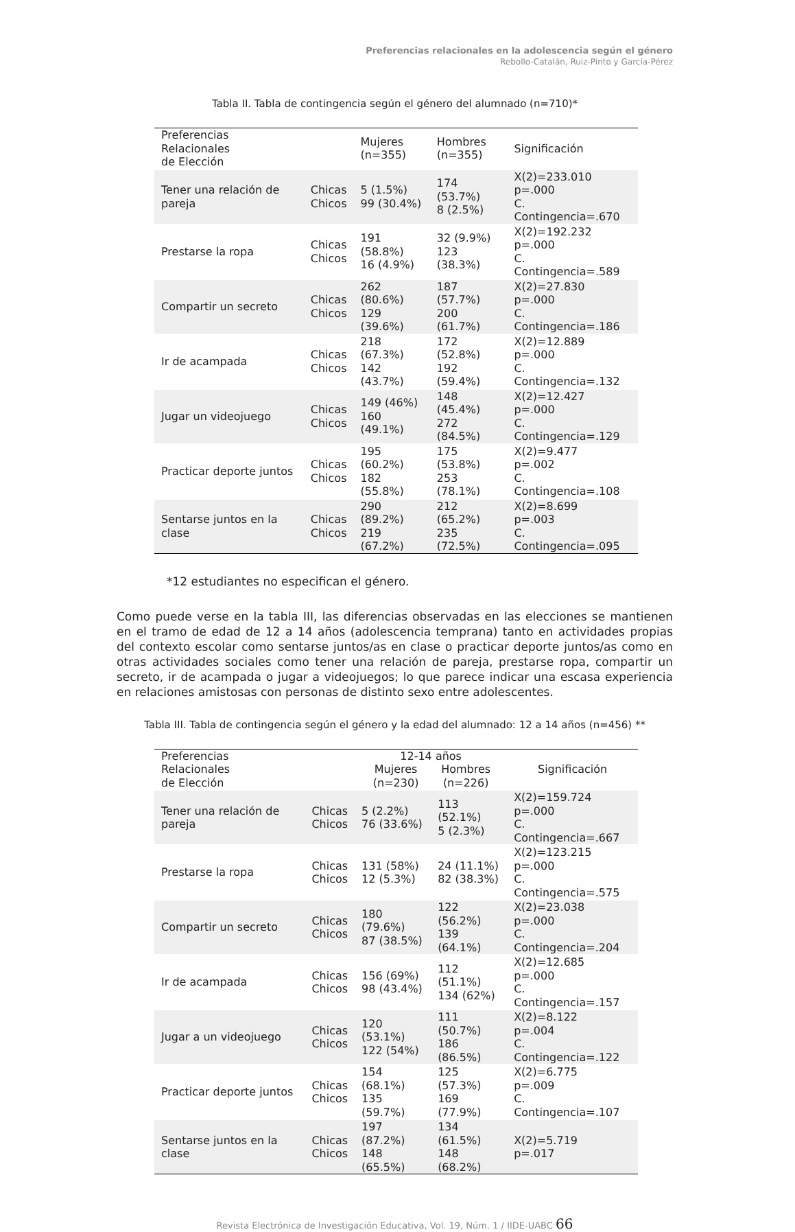Preferencias relacionales en la adolescencia según el género
Rebollo-Catalán, Ruiz-Pinto y García-Pérez
Tabla II. Tabla de contingencia según el género del alumnado (n=710)*
| Preferencias Relacionales de Elección | | Mujeres (n=355) | Hombres (n=355) | Significación |
| --- | --- | --- | --- | --- |
| Tener una relación de pareja | Chicas Chicos | 5 (1.5%) 99 (30.4%) | 174 (53.7%) 8 (2.5%) | X(2)=233.010 p=.000 C. Contingencia=.670 |
| Prestarse la ropa | Chicas Chicos | 191 (58.8%) 16 (4.9%) | 32 (9.9%) 123 (38.3%) | X(2)=192.232 p=.000 C. Contingencia=.589 |
| Compartir un secreto | Chicas Chicos | 262 (80.6%) 129 (39.6%) | 187 (57.7%) 200 (61.7%) | X(2)=27.830 p=.000 C. Contingencia=.186 |
| Ir de acampada | Chicas Chicos | 218 (67.3%) 142 (43.7%) | 172 (52.8%) 192 (59.4%) | X(2)=12.889 p=.000 C. Contingencia=.132 |
| Jugar un videojuego | Chicas Chicos | 149 (46%) 160 (49.1%) | 148 (45.4%) 272 (84.5%) | X(2)=12.427 p=.000 C. Contingencia=.129 |
| Practicar deporte juntos | Chicas Chicos | 195 (60.2%) 182 (55.8%) | 175 (53.8%) 253 (78.1%) | X(2)=9.477 p=.002 C. Contingencia=.108 |
| Sentarse juntos en la clase | Chicas Chicos | 290 (89.2%) 219 (67.2%) | 212 (65.2%) 235 (72.5%) | X(2)=8.699 p=.003 C. Contingencia=.095 |
*12 estudiantes no especifican el género.
Como puede verse en la tabla III, las diferencias observadas en las elecciones se mantienen en el tramo de edad de 12 a 14 años (adolescencia temprana) tanto en actividades propias del contexto escolar como sentarse juntos/as en clase o practicar deporte juntos/as como en otras actividades sociales como tener una relación de pareja, prestarse ropa, compartir un secreto, ir de acampada o jugar a videojuegos; lo que parece indicar una escasa experiencia en relaciones amistosas con personas de distinto sexo entre adolescentes.
Tabla III. Tabla de contingencia según el género y la edad del alumnado: 12 a 14 años (n=456) **
| Preferencias Relacionales de Elección | | 12-14 años Mujeres (n=230) Hombres (n=226) | | Significación |
| --- | --- | --- | --- | --- |
| Tener una relación de pareja | Chicas Chicos | 5 (2.2%) 76 (33.6%) | 113 (52.1%) 5 (2.3%) | X(2)=159.724 p=.000 C. Contingencia=.667 |
| Prestarse la ropa | Chicas Chicos | 131 (58%) 12 (5.3%) | 24 (11.1%) 82 (38.3%) | X(2)=123.215 p=.000 C. Contingencia=.575 |
| Compartir un secreto | Chicas Chicos | 180 (79.6%) 87 (38.5%) | 122 (56.2%) 139 (64.1%) | X(2)=23.038 p=.000 C. Contingencia=.204 |
| Ir de acampada | Chicas Chicos | 156 (69%) 98 (43.4%) | 112 (51.1%) 134 (62%) | X(2)=12.685 p=.000 C. Contingencia=.157 |
| Jugar a un videojuego | Chicas Chicos | 120 (53.1%) 122 (54%) | 111 (50.7%) 186 (86.5%) | X(2)=8.122 p=.004 C. Contingencia=.122 |
| Practicar deporte juntos | Chicas Chicos | 154 (68.1%) 135 (59.7%) | 125 (57.3%) 169 (77.9%) | X(2)=6.775 p=.009 C. Contingencia=.107 |
| Sentarse juntos en la clase | Chicas Chicos | 197 (87.2%) 148 (65.5%) | 134 (61.5%) 148 (68.2%) | X(2)=5.719 p=.017 |
Revista Electrónica de Investigación Educativa, Vol. 19, Núm. 1 / IIDE-UABC 66